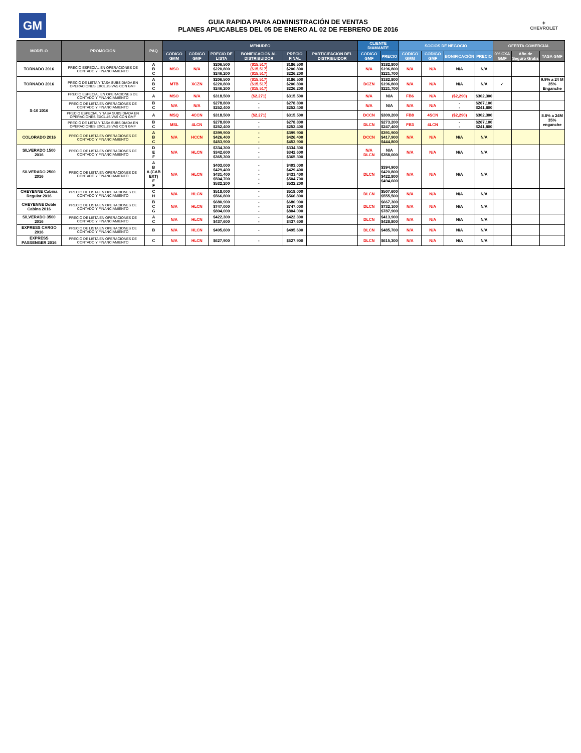GM
GUIA RAPIDA PARA ADMINISTRACIÓN DE VENTAS
PLANES APLICABLES DEL 05 DE ENERO AL 02 DE FEBRERO DE 2016
✦
CHEVROLET
| MODELO | PROMOCIÓN | PAQ | MENUDEO | | | | | | CLIENTE DIAMANTE | | SOCIOS DE NEGOCIO | | | | OFERTA COMERCIAL | | |
| --- | --- | --- | --- | --- | --- | --- | --- | --- | --- | --- | --- | --- | --- | --- | --- | --- | --- |
| | | | CÓDIGO GMM | CÓDIGO GMF | PRECIO DE LISTA | BONIFICACIÓN AL DISTRIBUIDOR | PRECIO FINAL | PARTICIPACIÓN DEL DISTRIBUIDOR | CÓDIGO GMF | PRECIO | CÓDIGO GMM | CÓDIGO GMF | BONIFICACIÓN | PRECIO | 0% CXA GMF | Año de Seguro Gratis | TASA GMF |
| TORNADO 2016 | PRECIO ESPECIAL EN OPERACIONES DE CONTADO Y FINANCIAMIENTO | A B C | MSO | N/A | $206,500 $220,800 $246,200 | ($15,517) ($15,517) ($15,517) | $186,500 $200,800 $226,200 | | N/A | $182,800 $196,800 $221,700 | N/A | N/A | N/A | N/A | | | |
| TORNADO 2016 | PRECIO DE LISTA Y TASA SUBSIDIADA EN OPERACIONES EXCLUSIVAS CON GMF | A B C | MTB | XCZN | $206,500 $220,800 $246,200 | ($15,517) ($15,517) ($15,517) | $186,500 $200,800 $226,200 | | DCZN | $182,800 $196,800 $221,700 | N/A | N/A | N/A | N/A | ✓ | | 9.9% a 24 M 35% Enganche |
| S-10 2016 | PRECIO ESPECIAL EN OPERACIONES DE CONTADO Y FINANCIAMIENTO | A | MSO | N/A | $318,500 | ($2,271) | $315,500 | | N/A | N/A | FB6 | N/A | ($2,290) | $302,300 | | | |
| | PRECIO DE LISTA EN OPERACIONES DE CONTADO Y FINANCIAMIENTO | B C | N/A | N/A | $278,800 $252,400 | - - | $278,800 $252,400 | | N/A | N/A | N/A | N/A | - - | $267,100 $241,800 | | | |
| | PRECIO ESPECIAL Y TASA SUBSIDIADA EN OPERACIONES EXCLUSIVAS CON GMF | A | MSQ | 4CCN | $318,500 | ($2,271) | $315,500 | | DCCN | $309,200 | FB8 | 4SCN | ($2,290) | $302,300 | | | 8.8% a 24M 35% enganche |
| | PRECIO DE LISTA Y TASA SUBSIDIADA EN OPERACIONES EXCLUSIVAS CON GMF | B C | MSL | 4LCN | $278,800 $252,400 | - - | $278,800 $252,400 | | DLCN | $273,200 $247,400 | FB3 | 4LCN | - - | $267,100 $241,800 | | | |
| COLORADO 2016 | PRECIO DE LISTA EN OPERACIONES DE CONTADO Y FINANCIAMIENTO | A B C | N/A | HCCN | $399,900 $426,400 $453,900 | - - - | $399,900 $426,400 $453,900 | | DCCN | $391,900 $417,900 $444,800 | N/A | N/A | N/A | N/A | | | |
| SILVERADO 1500 2016 | PRECIO DE LISTA EN OPERACIONES DE CONTADO Y FINANCIAMIENTO | D E F | N/A | HLCN | $334,300 $342,600 $365,300 | - - - | $334,300 $342,600 $365,300 | | N/A DLCN | N/A $358,000 | N/A | N/A | N/A | N/A | | | |
| SILVERADO 2500 2016 | PRECIO DE LISTA EN OPERACIONES DE CONTADO Y FINANCIAMIENTO | A B A (CAB EXT) E F | N/A | HLCN | $403,000 $429,400 $431,400 $504,700 $532,200 | - - - - - | $403,000 $429,400 $431,400 $504,700 $532,200 | | DLCN | $394,900 $420,800 $422,800 $494,600 | N/A | N/A | N/A | N/A | | | |
| CHEYENNE Cabina Regular 2016 | PRECIO DE LISTA EN OPERACIONES DE CONTADO Y FINANCIAMIENTO | C H | N/A | HLCN | $518,000 $566,800 | - - | $518,000 $566,800 | | DLCN | $507,600 $555,500 | N/A | N/A | N/A | N/A | | | |
| CHEYENNE Doble Cabina 2016 | PRECIO DE LISTA EN OPERACIONES DE CONTADO Y FINANCIAMIENTO | B C G | N/A | HLCN | $680,900 $747,000 $804,000 | - - - | $680,900 $747,000 $804,000 | | DLCN | $667,300 $732,100 $787,900 | N/A | N/A | N/A | N/A | | | |
| SILVERADO 3500 2016 | PRECIO DE LISTA EN OPERACIONES DE CONTADO Y FINANCIAMIENTO | A C | N/A | HLCN | $422,300 $437,600 | - - | $422,300 $437,600 | | DLCN | $413,900 $428,800 | N/A | N/A | N/A | N/A | | | |
| EXPRESS CARGO 2016 | PRECIO DE LISTA EN OPERACIONES DE CONTADO Y FINANCIAMIENTO | B | N/A | HLCN | $495,600 | - | $495,600 | | DLCN | $485,700 | N/A | N/A | N/A | N/A | | | |
| EXPRESS PASSENGER 2016 | PRECIO DE LISTA EN OPERACIONES DE CONTADO Y FINANCIAMIENTO | C | N/A | HLCN | $627,900 | - | $627,900 | | DLCN | $615,300 | N/A | N/A | N/A | N/A | | | |